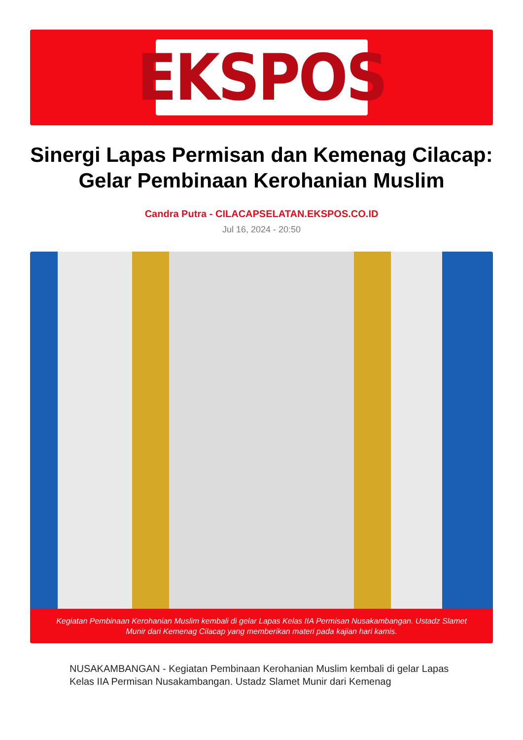EKSPOS
Sinergi Lapas Permisan dan Kemenag Cilacap: Gelar Pembinaan Kerohanian Muslim
Candra Putra - CILACAPSELATAN.EKSPOS.CO.ID
Jul 16, 2024 - 20:50
Kegiatan Pembinaan Kerohanian Muslim kembali di gelar Lapas Kelas IIA Permisan Nusakambangan. Ustadz Slamet Munir dari Kemenag Cilacap yang memberikan materi pada kajian hari kamis.
NUSAKAMBANGAN - Kegiatan Pembinaan Kerohanian Muslim kembali di gelar Lapas Kelas IIA Permisan Nusakambangan. Ustadz Slamet Munir dari Kemenag